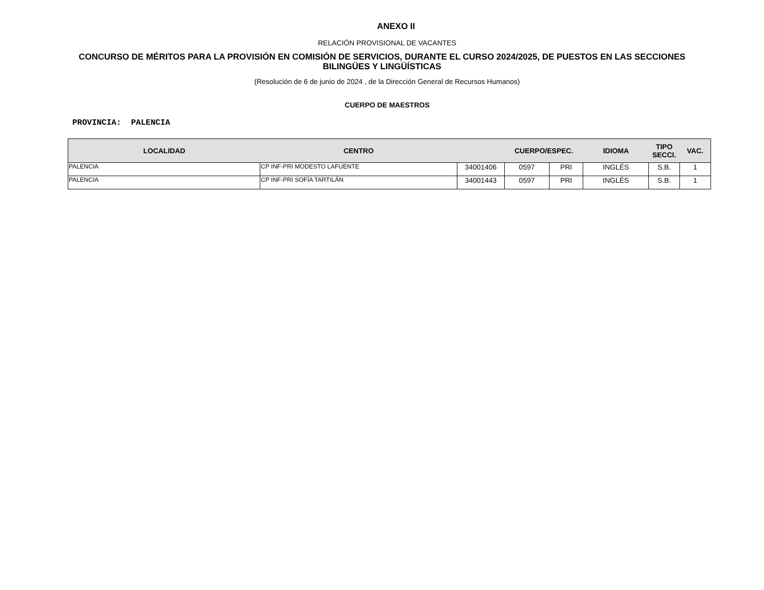ANEXO II
RELACIÓN PROVISIONAL DE VACANTES
CONCURSO DE MÉRITOS PARA LA PROVISIÓN EN COMISIÓN DE SERVICIOS, DURANTE EL CURSO 2024/2025, DE PUESTOS EN LAS SECCIONES BILINGÜES Y LINGÜÍSTICAS
(Resolución de 6 de junio de 2024 , de la Dirección General de Recursos Humanos)
CUERPO DE MAESTROS
PROVINCIA: PALENCIA
| LOCALIDAD | CENTRO | | CUERPO/ESPEC. | | IDIOMA | TIPO SECCI. | VAC. |
| --- | --- | --- | --- | --- | --- | --- | --- |
| PALENCIA | CP INF-PRI MODESTO LAFUENTE | 34001406 | 0597 | PRI | INGLÉS | S.B. | 1 |
| PALENCIA | CP INF-PRI SOFÍA TARTILÁN | 34001443 | 0597 | PRI | INGLÉS | S.B. | 1 |